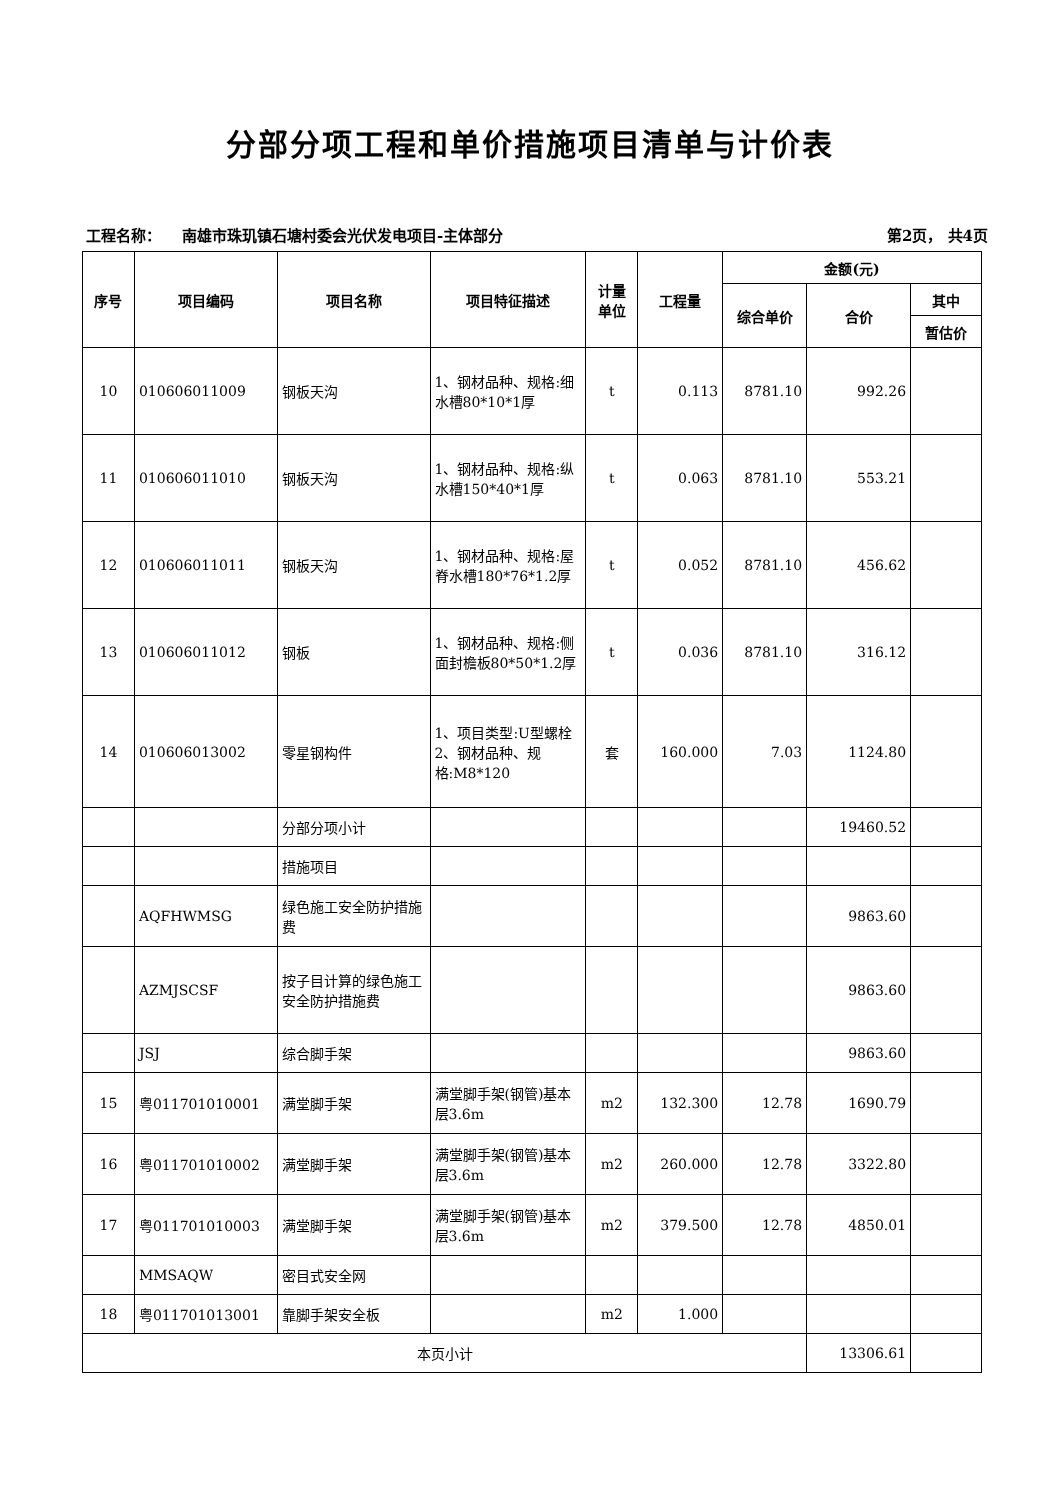分部分项工程和单价措施项目清单与计价表
工程名称： 南雄市珠玑镇石塘村委会光伏发电项目-主体部分 第2页， 共4页
| 序号 | 项目编码 | 项目名称 | 项目特征描述 | 计量 单位 | 工程量 | 金额(元) | | |
| --- | --- | --- | --- | --- | --- | --- | --- | --- |
| | | | | | | 综合单价 | 合价 | 其中 |
| | | | | | | | | 暂估价 |
| 10 | 010606011009 | 钢板天沟 | 1、钢材品种、规格:细水槽80*10*1厚 | t | 0.113 | 8781.10 | 992.26 | |
| 11 | 010606011010 | 钢板天沟 | 1、钢材品种、规格:纵水槽150*40*1厚 | t | 0.063 | 8781.10 | 553.21 | |
| 12 | 010606011011 | 钢板天沟 | 1、钢材品种、规格:屋脊水槽180*76*1.2厚 | t | 0.052 | 8781.10 | 456.62 | |
| 13 | 010606011012 | 钢板 | 1、钢材品种、规格:侧面封檐板80*50*1.2厚 | t | 0.036 | 8781.10 | 316.12 | |
| 14 | 010606013002 | 零星钢构件 | 1、项目类型:U型螺栓 2、钢材品种、规格:M8*120 | 套 | 160.000 | 7.03 | 1124.80 | |
| | | 分部分项小计 | | | | | 19460.52 | |
| | | 措施项目 | | | | | | |
| | AQFHWMSG | 绿色施工安全防护措施费 | | | | | 9863.60 | |
| | AZMJSCSF | 按子目计算的绿色施工安全防护措施费 | | | | | 9863.60 | |
| | JSJ | 综合脚手架 | | | | | 9863.60 | |
| 15 | 粤011701010001 | 满堂脚手架 | 满堂脚手架(钢管)基本层3.6m | m2 | 132.300 | 12.78 | 1690.79 | |
| 16 | 粤011701010002 | 满堂脚手架 | 满堂脚手架(钢管)基本层3.6m | m2 | 260.000 | 12.78 | 3322.80 | |
| 17 | 粤011701010003 | 满堂脚手架 | 满堂脚手架(钢管)基本层3.6m | m2 | 379.500 | 12.78 | 4850.01 | |
| | MMSAQW | 密目式安全网 | | | | | | |
| 18 | 粤011701013001 | 靠脚手架安全板 | | m2 | 1.000 | | | |
| 本页小计 | | | | | | | 13306.61 | |